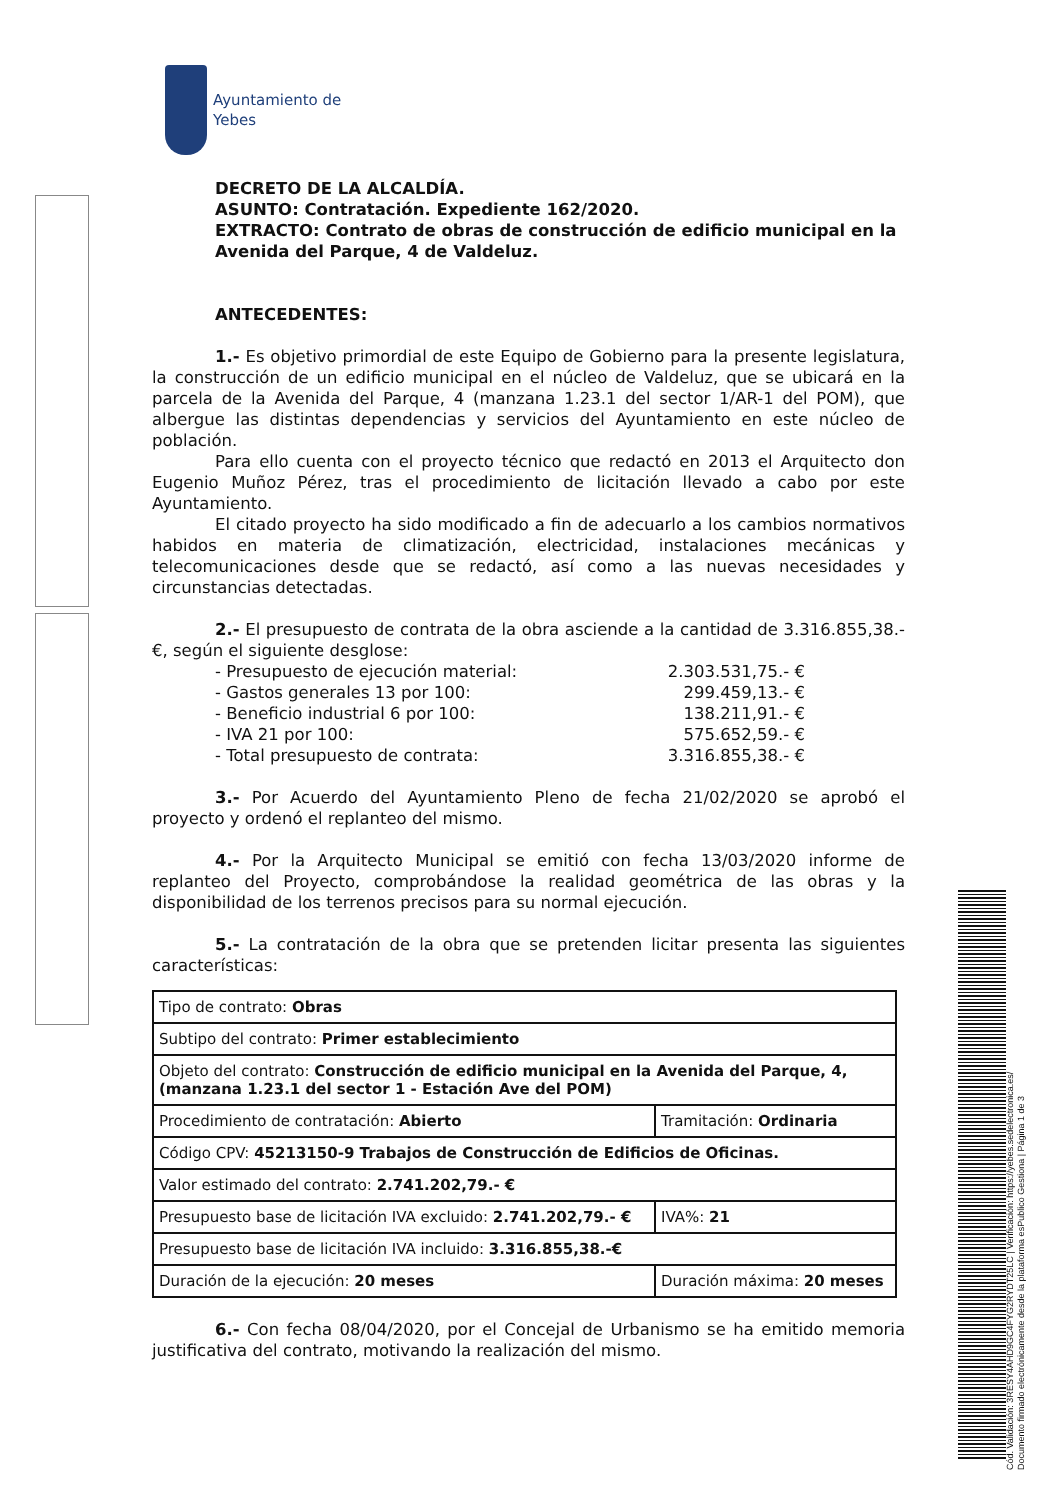Ayuntamiento de
Yebes
DECRETO DE LA ALCALDÍA.
ASUNTO: Contratación. Expediente 162/2020.
EXTRACTO: Contrato de obras de construcción de edificio municipal en la Avenida del Parque, 4 de Valdeluz.
ANTECEDENTES:
1.- Es objetivo primordial de este Equipo de Gobierno para la presente legislatura, la construcción de un edificio municipal en el núcleo de Valdeluz, que se ubicará en la parcela de la Avenida del Parque, 4 (manzana 1.23.1 del sector 1/AR-1 del POM), que albergue las distintas dependencias y servicios del Ayuntamiento en este núcleo de población.
Para ello cuenta con el proyecto técnico que redactó en 2013 el Arquitecto don Eugenio Muñoz Pérez, tras el procedimiento de licitación llevado a cabo por este Ayuntamiento.
El citado proyecto ha sido modificado a fin de adecuarlo a los cambios normativos habidos en materia de climatización, electricidad, instalaciones mecánicas y telecomunicaciones desde que se redactó, así como a las nuevas necesidades y circunstancias detectadas.
2.- El presupuesto de contrata de la obra asciende a la cantidad de 3.316.855,38.-€, según el siguiente desglose:
| - Presupuesto de ejecución material: | 2.303.531,75.- € |
| - Gastos generales 13 por 100: | 299.459,13.- € |
| - Beneficio industrial 6 por 100: | 138.211,91.- € |
| - IVA 21 por 100: | 575.652,59.- € |
| - Total presupuesto de contrata: | 3.316.855,38.- € |
3.- Por Acuerdo del Ayuntamiento Pleno de fecha 21/02/2020 se aprobó el proyecto y ordenó el replanteo del mismo.
4.- Por la Arquitecto Municipal se emitió con fecha 13/03/2020 informe de replanteo del Proyecto, comprobándose la realidad geométrica de las obras y la disponibilidad de los terrenos precisos para su normal ejecución.
5.- La contratación de la obra que se pretenden licitar presenta las siguientes características:
| Tipo de contrato: Obras | |
| Subtipo del contrato: Primer establecimiento | |
| Objeto del contrato: Construcción de edificio municipal en la Avenida del Parque, 4, (manzana 1.23.1 del sector 1 - Estación Ave del POM) | |
| Procedimiento de contratación: Abierto | Tramitación: Ordinaria |
| Código CPV: 45213150-9 Trabajos de Construcción de Edificios de Oficinas. | |
| Valor estimado del contrato: 2.741.202,79.- € | |
| Presupuesto base de licitación IVA excluido: 2.741.202,79.- € | IVA%: 21 |
| Presupuesto base de licitación IVA incluido: 3.316.855,38.-€ | |
| Duración de la ejecución: 20 meses | Duración máxima: 20 meses |
6.- Con fecha 08/04/2020, por el Concejal de Urbanismo se ha emitido memoria justificativa del contrato, motivando la realización del mismo.
Cód. Validación: 3RESY4AHD9GC4FYG2RYDT25LC | Verificación: https://yebes.sedelectronica.es/
Documento firmado electrónicamente desde la plataforma esPublico Gestiona | Página 1 de 3